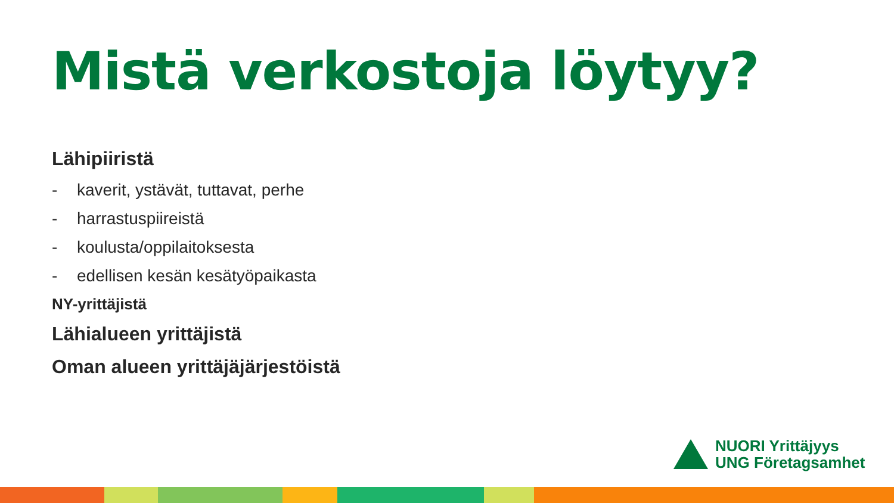Mistä verkostoja löytyy?
Lähipiiristä
- kaverit, ystävät, tuttavat, perhe
- harrastuspiireistä
- koulusta/oppilaitoksesta
- edellisen kesän kesätyöpaikasta
NY-yrittäjistä
Lähialueen yrittäjistä
Oman alueen yrittäjäjärjestöistä
NUORI Yrittäjyys
UNG Företagsamhet